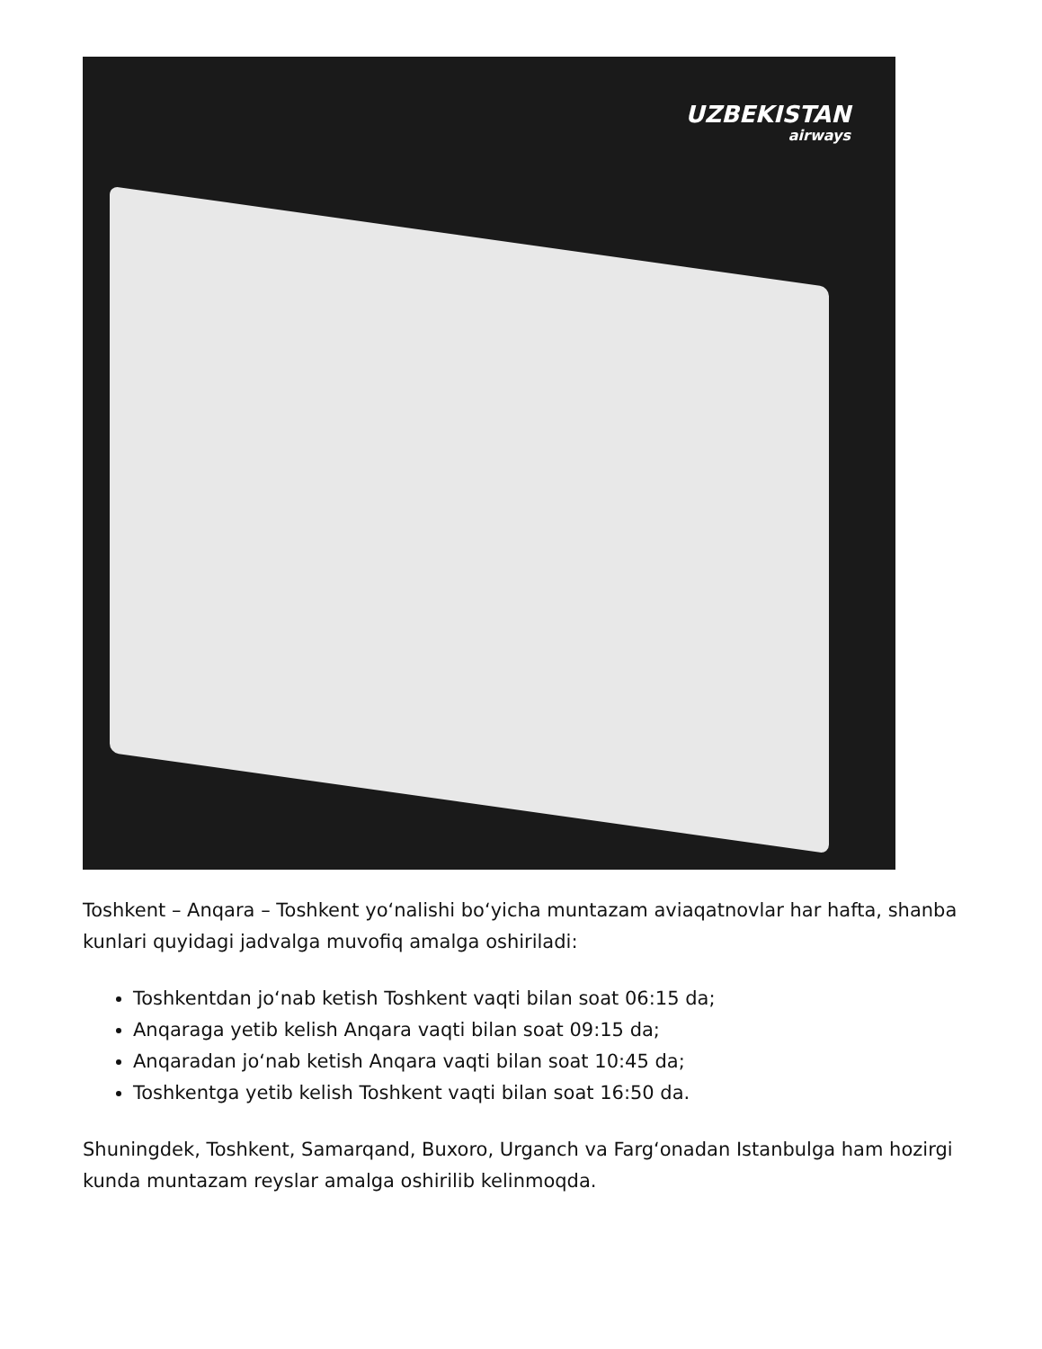UZBEKISTAN
airways
Toshkent – Anqara – Toshkent yoʻnalishi boʻyicha muntazam aviaqatnovlar har hafta, shanba kunlari quyidagi jadvalga muvofiq amalga oshiriladi:
Toshkentdan joʻnab ketish Toshkent vaqti bilan soat 06:15 da;
Anqaraga yetib kelish Anqara vaqti bilan soat 09:15 da;
Anqaradan joʻnab ketish Anqara vaqti bilan soat 10:45 da;
Toshkentga yetib kelish Toshkent vaqti bilan soat 16:50 da.
Shuningdek, Toshkent, Samarqand, Buxoro, Urganch va Fargʻonadan Istanbulga ham hozirgi kunda muntazam reyslar amalga oshirilib kelinmoqda.